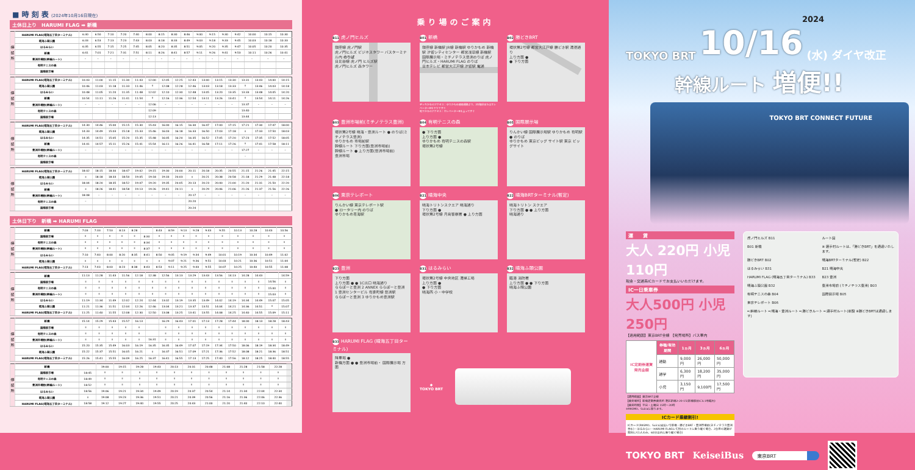■ 時 刻 表 (2024年10月16日現在)
土休日上り　HARUMI FLAG ➡ 新橋
| 停留所 | HARUMI FLAG(晴海五丁目ターミナル) | 6:30 | 6:50 | 7:10 | 7:20 | 7:40 | 8:00 | 8:15 | 8:30 | 8:46 | 9:00 | 9:15 | 9:30 | 9:42 | 10:00 | 10:15 | 10:30 |
| | 晴海ふ頭公園 | 6:33 | 6:53 | 7:13 | 7:23 | 7:43 | 8:03 | 8:18 | 8:33 | 8:49 | 9:03 | 9:18 | 9:33 | 9:45 | 10:03 | 10:18 | 10:33 |
| | はるみらい | 6:35 | 6:55 | 7:15 | 7:25 | 7:45 | 8:05 | 8:20 | 8:35 | 8:51 | 9:05 | 9:20 | 9:35 | 9:47 | 10:05 | 10:20 | 10:35 |
| | 新橋 | 6:41 | 7:01 | 7:21 | 7:31 | 7:51 | 8:11 | 8:26 | 8:41 | 8:57 | 9:11 | 9:26 | 9:41 | 9:53 | 10:11 | 10:26 | 10:41 |
| | 豊洲市場前(幹線ルート) | – | – | – | – | – | – | – | – | – | – | – | – | – | – | – | – |
| | 有明テニスの森 | | | | | | | | | | | | | | | | |
| | 国際展示場 | | | | | | | | | | | | | | | | |
| 停留所 | HARUMI FLAG(晴海五丁目ターミナル) | 10:43 | 11:00 | 11:15 | 11:30 | 11:43 | 12:00 | 12:05 | 12:25 | 12:43 | 13:00 | 13:15 | 13:30 | 13:31 | 13:43 | 14:00 | 14:15 |
| | 晴海ふ頭公園 | 10:46 | 11:03 | 11:18 | 11:33 | 11:46 | ॥ | 12:08 | 12:28 | 12:46 | 13:03 | 13:18 | 13:33 | ॥ | 13:46 | 14:03 | 14:18 |
| | はるみらい | 10:48 | 11:05 | 11:20 | 11:35 | 11:48 | 12:02 | 12:10 | 12:30 | 12:48 | 13:05 | 13:20 | 13:35 | 13:33 | 13:48 | 14:05 | 14:20 |
| | 新橋 | 10:54 | 11:11 | 11:26 | 11:41 | 11:54 | ॥ | 12:16 | 12:36 | 12:54 | 13:11 | 13:26 | 13:41 | ॥ | 13:54 | 14:11 | 14:26 |
| | 豊洲市場前(幹線ルート) | – | – | – | – | – | 12:06 | – | – | – | – | – | – | 13:37 | – | – | – |
| | 有明テニスの森 | | | | | | 12:09 | | | | | | | 13:40 | | | |
| | 国際展示場 | | | | | | 12:13 | | | | | | | 13:44 | | | |
| 停留所 | HARUMI FLAG(晴海五丁目ターミナル) | 14:30 | 14:46 | 15:00 | 15:15 | 15:30 | 15:43 | 16:00 | 16:15 | 16:30 | 16:47 | 17:00 | 17:15 | 17:21 | 17:30 | 17:47 | 18:00 |
| | 晴海ふ頭公園 | 14:33 | 14:49 | 15:03 | 15:18 | 15:33 | 15:46 | 16:03 | 16:18 | 16:33 | 16:50 | 17:03 | 17:18 | ॥ | 17:33 | 17:50 | 18:03 |
| | はるみらい | 14:35 | 14:51 | 15:05 | 15:20 | 15:35 | 15:48 | 16:05 | 16:20 | 16:35 | 16:52 | 17:05 | 17:20 | 17:23 | 17:35 | 17:52 | 18:05 |
| | 新橋 | 14:41 | 14:57 | 15:11 | 15:26 | 15:41 | 15:54 | 16:11 | 16:26 | 16:41 | 16:58 | 17:11 | 17:26 | ॥ | 17:41 | 17:58 | 18:11 |
| | 豊洲市場前(幹線ルート) | – | – | – | – | – | – | – | – | – | – | – | – | 17:27 | – | – | – |
| | 有明テニスの森 | | | | | | | | | | | | | – | | | |
| | 国際展示場 | | | | | | | | | | | | | | | | |
| 停留所 | HARUMI FLAG(晴海五丁目ターミナル) | 18:02 | 18:15 | 18:30 | 18:47 | 19:02 | 19:15 | 19:30 | 20:00 | 20:11 | 20:18 | 20:35 | 20:55 | 21:15 | 21:26 | 21:45 | 22:15 |
| | 晴海ふ頭公園 | ॥ | 18:18 | 18:33 | 18:50 | 19:05 | 19:18 | 19:33 | 20:03 | ॥ | 20:21 | 20:38 | 20:58 | 21:18 | 21:29 | 21:48 | 22:18 |
| | はるみらい | 18:04 | 18:20 | 18:35 | 18:52 | 19:07 | 19:20 | 19:35 | 20:05 | 20:13 | 20:23 | 20:40 | 21:00 | 21:20 | 21:31 | 21:50 | 22:20 |
| | 新橋 | ॥ | 18:26 | 18:41 | 18:58 | 19:13 | 19:26 | 19:41 | 20:11 | ॥ | 20:29 | 20:46 | 21:06 | 21:26 | 21:37 | 21:56 | 22:26 |
| | 豊洲市場前(幹線ルート) | 18:08 | – | – | – | – | – | – | – | 20:17 | – | – | – | – | – | – | – |
| | 有明テニスの森 | – | | | | | | | | 20:20 | | | | | | | |
| | 国際展示場 | | | | | | | | | 20:24 | | | | | | | |
土休日下り　新橋 ➡ HARUMI FLAG
| 停留所 | 新橋 | 7:03 | 7:33 | 7:53 | 8:13 | 8:28 | | 8:43 | 8:59 | 9:13 | 9:28 | 9:43 | 9:55 | 10:13 | 10:28 | 10:43 | 10:56 |
| | 国際展示場 | ॥ | ॥ | ॥ | ॥ | ॥ | 8:30 | ॥ | ॥ | ॥ | ॥ | ॥ | ॥ | ॥ | ॥ | ॥ | ॥ |
| | 有明テニスの森 | ॥ | ॥ | ॥ | ॥ | ॥ | 8:34 | ॥ | ॥ | ॥ | ॥ | ॥ | ॥ | ॥ | ॥ | ॥ | ॥ |
| | 豊洲市場前(幹線ルート) | ॥ | ॥ | ॥ | ॥ | ॥ | 8:37 | ॥ | ॥ | ॥ | ॥ | ॥ | ॥ | ॥ | ॥ | ॥ | ॥ |
| | はるみらい | 7:10 | 7:40 | 8:00 | 8:20 | 8:35 | 8:41 | 8:50 | 9:05 | 9:19 | 9:34 | 9:49 | 10:01 | 10:19 | 10:34 | 10:49 | 11:02 |
| | 晴海ふ頭公園 | ॥ | ॥ | ॥ | ॥ | ॥ | ॥ | ॥ | 9:07 | 9:21 | 9:36 | 9:51 | 10:03 | 10:21 | 10:36 | 10:51 | 11:04 |
| | HARUMI FLAG(晴海五丁目ターミナル) | 7:13 | 7:43 | 8:03 | 8:23 | 8:38 | 8:43 | 8:53 | 9:11 | 9:25 | 9:40 | 9:55 | 10:07 | 10:25 | 10:40 | 10:55 | 11:08 |
| 停留所 | 新橋 | 11:13 | 11:28 | 11:43 | 11:56 | 12:18 | 12:38 | 12:56 | 13:13 | 13:29 | 13:43 | 13:56 | 14:13 | 14:28 | 14:43 | | 14:59 |
| | 国際展示場 | ॥ | ॥ | ॥ | ॥ | ॥ | ॥ | ॥ | ॥ | ॥ | ॥ | ॥ | ॥ | ॥ | ॥ | 14:56 | ॥ |
| | 有明テニスの森 | ॥ | ॥ | ॥ | ॥ | ॥ | ॥ | ॥ | ॥ | ॥ | ॥ | ॥ | ॥ | ॥ | ॥ | 15:00 | ॥ |
| | 豊洲市場前(幹線ルート) | ॥ | ॥ | ॥ | ॥ | ॥ | ॥ | ॥ | ॥ | ॥ | ॥ | ॥ | ॥ | ॥ | ॥ | 15:03 | ॥ |
| | はるみらい | 11:19 | 11:34 | 11:49 | 12:02 | 12:24 | 12:44 | 13:02 | 13:19 | 13:35 | 13:49 | 14:02 | 14:19 | 14:34 | 14:49 | 15:07 | 15:05 |
| | 晴海ふ頭公園 | 11:21 | 11:36 | 11:51 | 12:04 | 12:26 | 12:46 | 13:04 | 13:21 | 13:37 | 13:51 | 14:04 | 14:21 | 14:36 | 14:51 | ॥ | 15:07 |
| | HARUMI FLAG(晴海五丁目ターミナル) | 11:25 | 11:40 | 11:55 | 12:08 | 12:30 | 12:50 | 13:08 | 13:25 | 13:41 | 13:55 | 14:08 | 14:25 | 14:40 | 14:55 | 15:09 | 15:11 |
| 停留所 | 新橋 | 15:14 | 15:29 | 15:43 | 15:57 | 16:13 | | 16:29 | 16:43 | 17:01 | 17:13 | 17:28 | 17:44 | 18:00 | 18:13 | 18:28 | 18:43 |
| | 国際展示場 | ॥ | ॥ | ॥ | ॥ | ॥ | | ॥ | ॥ | ॥ | ॥ | ॥ | ॥ | ॥ | ॥ | ॥ | ॥ |
| | 有明テニスの森 | ॥ | ॥ | ॥ | ॥ | ॥ | | ॥ | ॥ | ॥ | ॥ | ॥ | ॥ | ॥ | ॥ | ॥ | ॥ |
| | 豊洲市場前(幹線ルート) | ॥ | ॥ | ॥ | ॥ | ॥ | 16:31 | ॥ | ॥ | ॥ | ॥ | ॥ | ॥ | ॥ | ॥ | ॥ | ॥ |
| | はるみらい | 15:20 | 15:35 | 15:49 | 16:03 | 16:19 | 16:35 | 16:35 | 16:49 | 17:07 | 17:19 | 17:34 | 17:50 | 18:06 | 18:19 | 18:34 | 18:49 |
| | 晴海ふ頭公園 | 15:22 | 15:37 | 15:51 | 16:05 | 16:21 | ॥ | 16:37 | 16:51 | 17:09 | 17:21 | 17:36 | 17:52 | 18:08 | 18:21 | 18:36 | 18:51 |
| | HARUMI FLAG(晴海五丁目ターミナル) | 15:26 | 15:41 | 15:55 | 16:09 | 16:25 | 16:37 | 16:41 | 16:55 | 17:13 | 17:25 | 17:40 | 17:56 | 18:12 | 18:25 | 18:40 | 18:55 |
| 停留所 | 新橋 | | 19:00 | 19:15 | 19:28 | 19:43 | 20:13 | 20:31 | 20:48 | 21:08 | 21:28 | 21:58 | 22:28 | | | | |
| | 国際展示場 | 18:45 | ॥ | ॥ | ॥ | ॥ | ॥ | ॥ | ॥ | ॥ | ॥ | ॥ | ॥ | | | | |
| | 有明テニスの森 | 18:49 | ॥ | ॥ | ॥ | ॥ | ॥ | ॥ | ॥ | ॥ | ॥ | ॥ | ॥ | | | | |
| | 豊洲市場前(幹線ルート) | 18:52 | ॥ | ॥ | ॥ | ॥ | ॥ | ॥ | ॥ | ॥ | ॥ | ॥ | ॥ | | | | |
| | はるみらい | 18:56 | 19:06 | 19:21 | 19:34 | 19:49 | 20:19 | 20:37 | 20:54 | 21:14 | 21:34 | 22:04 | 22:34 | | | | |
| | 晴海ふ頭公園 | ॥ | 19:08 | 19:23 | 19:36 | 19:51 | 20:21 | 20:39 | 20:56 | 21:16 | 21:36 | 22:06 | 22:36 | | | | |
| | HARUMI FLAG(晴海五丁目ターミナル) | 18:58 | 19:12 | 19:27 | 19:40 | 19:55 | 20:25 | 20:43 | 21:00 | 21:20 | 21:40 | 22:10 | 22:40 | | | | |
乗り場のご案内
B11 虎ノ門ヒルズ
銀座線 虎ノ門駅
虎ノ門ヒルズ ビジネスタワー バスターミナル内 のりば
日比谷線 虎ノ門 ヒルズ駅
虎ノ門ヒルズ 森タワー
B01 新橋
銀座線 新橋駅 JR線 新橋駅 ゆりかもめ 新橋駅 汐留シティセンター 都営浅草線 新橋駅
国際展示場・ミチノテラス豊洲のりば 虎ノ門ヒルズ・HARUMI FLAG のりば
日本テレビ 都営大江戸線 汐留駅 電通
デッキからのアクセス：ゆりかもめ連絡通路より、2D階段またはエレベーターBを下りてすぐ
地下からのアクセス：エレベーターBを上ってすぐ
B02 勝どきBRT
環状第2号線 都営大江戸線 勝どき駅 清澄通り
上り方面 ●
● 下り方面
B03 豊洲市場前(ミチノテラス豊洲)
環状第2号線 晴海・豊洲ルート ● のりば(ミチノテラス豊洲)
ゆりかもめ 市場前駅
幹線ルート 下り方面(豊洲市場前)
幹線ルート ● 上り方面(豊洲市場前)
豊洲市場
B04 有明テニスの森
● 下り方面
上り方面 ●
ゆりかもめ 有明テニスの森駅
環状第2号線
B05 国際展示場
りんかい線 国際展示場駅 ゆりかもめ 有明駅
● のりば
ゆりかもめ 東京ビッグ サイト駅 東京 ビッグサイト
B06 東京テレポート
りんかい線 東京テレポート駅
● ロータリー内 のりば
ゆりかもめ青海駅
B21 晴海中央
晴海トリトンスクエア 晴海通り
下り方面 ●
環状第2号線 月島警察署 ● 上り方面
B22 晴海BRTターミナル(暫定)
晴海トリトン スクエア
下り方面 ● ● 上り方面
晴海通り
B23 豊洲
下り方面
上り方面 ● ● 1C出口 晴海通り
ららぽーと豊洲 2 ANNEX ららぽーと豊洲 1 豊洲センタービル 有楽町線 豊洲駅
ららぽーと豊洲 3 ゆりかもめ豊洲駅
B31 はるみらい
環状第2号線 中央地区 清掃工場
上り方面 ●
● 下り方面
晴海西 小・中学校
B32 晴海ふ頭公園
臨港 消防署
上り方面 ● ● 下り方面
晴海ふ頭公園
B33 HARUMI FLAG (晴海五丁目ターミナル)
降車場 ●
新橋方面 ● ● 豊洲市場前・ 国際展示場 方面
◆
TOKYO BRT
2024
TOKYO BRT 10/16 (水) ダイヤ改正
幹線ルート 増便!!
TOKYO BRT CONNECT FUTURE
運　　賃
大人 220円 小児 110円
現金・交通系ICカードでお支払いいただけます。
IC一日乗車券
大人500円 小児250円
【適用範囲】東京BRT全線 【発売場所】バス車内
| IC定期券運賃 発売金額 | 券種/有効期間 | 1ヵ月 | 3ヵ月 | 6ヵ月 |
| --- | --- | --- | --- | --- |
| | 通勤 | 9,000円 | 26,000円 | 50,000円 |
| | 通学 | 6,300円 | 18,200円 | 35,000円 |
| | 小児 | 3,150円 | 9,100円 | 17,500円 |
【適用範囲】東京BRT全線
【発売場所】新橋定期券発売所 港区新橋2-20-15(新橋駅前ビル1号館内)
【発売時間】平日・土曜日 15時〜20時
※PASMO、Suicaに限ります。
ICカード乗継割引!
ICカード(PASMO、Suica)支払いで新橋・勝どきBRT・豊洲市場前(ミチノテラス豊洲含む)・はるみらい・HARUMI FLAGにて別のルートに乗り継ぐ場合、2台目の運賃が無料に!(1人のみ、60分以内に乗り継ぐ場合)
虎ノ門ヒルズ B11 ルート図 B01 新橋 ※ 選手村ルートは、「勝どきBRT」を通過いたします。 勝どきBRT B02 晴海BRTターミナル(暫定) B22 はるみらい B31 B21 晴海中央 HARUMI FLAG (晴海五丁目ターミナル) B33 B23 豊洲 晴海ふ頭公園 B32 豊洲市場前 (ミチノテラス豊洲) B03 有明テニスの森 B04 国際展示場 B05 東京テレポート B06 ━:幹線ルート ━:晴海・豊洲ルート ━:勝どきルート ━:選手村ルート(新設 ※勝どきBRTは通過します)
TOKYO BRT KeiseiBus 東京BRT